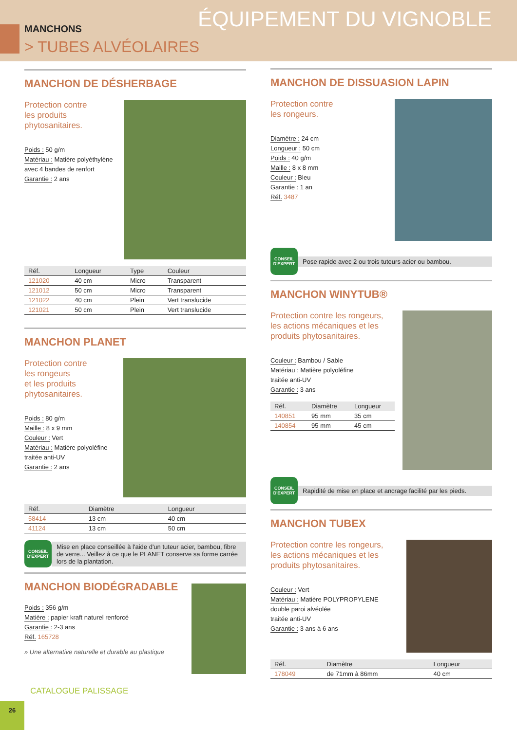ÉQUIPEMENT DU VIGNOBLE MANCHONS
> TUBES ALVÉOLAIRES
MANCHON DE DÉSHERBAGE
Protection contre
les produits
phytosanitaires.
Poids : 50 g/m
Matériau : Matière polyéthylène
avec 4 bandes de renfort
Garantie : 2 ans
| Réf. | Longueur | Type | Couleur |
| --- | --- | --- | --- |
| 121020 | 40 cm | Micro | Transparent |
| 121012 | 50 cm | Micro | Transparent |
| 121022 | 40 cm | Plein | Vert translucide |
| 121021 | 50 cm | Plein | Vert translucide |
MANCHON PLANET
Protection contre
les rongeurs
et les produits
phytosanitaires.
Poids : 80 g/m
Maille : 8 x 9 mm
Couleur : Vert
Matériau : Matière polyoléfine
traitée anti-UV
Garantie : 2 ans
| Réf. | Diamètre | Longueur |
| --- | --- | --- |
| 58414 | 13 cm | 40 cm |
| 41124 | 13 cm | 50 cm |
CONSEIL D'EXPERT
Mise en place conseillée à l'aide d'un tuteur acier, bambou, fibre de verre... Veillez à ce que le PLANET conserve sa forme carrée lors de la plantation.
MANCHON BIODÉGRADABLE
Poids : 356 g/m
Matière : papier kraft naturel renforcé
Garantie : 2-3 ans
Réf. 165728
» Une alternative naturelle et durable au plastique
MANCHON DE DISSUASION LAPIN
Protection contre
les rongeurs.
Diamètre : 24 cm
Longueur : 50 cm
Poids : 40 g/m
Maille : 8 x 8 mm
Couleur : Bleu
Garantie : 1 an
Réf. 3487
CONSEIL D'EXPERT
Pose rapide avec 2 ou trois tuteurs acier ou bambou.
MANCHON WINYTUB®
Protection contre les rongeurs,
les actions mécaniques et les
produits phytosanitaires.
Couleur : Bambou / Sable
Matériau : Matière polyoléfine
traitée anti-UV
Garantie : 3 ans
| Réf. | Diamètre | Longueur |
| --- | --- | --- |
| 140851 | 95 mm | 35 cm |
| 140854 | 95 mm | 45 cm |
CONSEIL D'EXPERT
Rapidité de mise en place et ancrage facilité par les pieds.
MANCHON TUBEX
Protection contre les rongeurs,
les actions mécaniques et les
produits phytosanitaires.
Couleur : Vert
Matériau : Matière POLYPROPYLENE
double paroi alvéolée
traitée anti-UV
Garantie : 3 ans à 6 ans
| Réf. | Diamètre | Longueur |
| --- | --- | --- |
| 178049 | de 71mm à 86mm | 40 cm |
CATALOGUE PALISSAGE
26